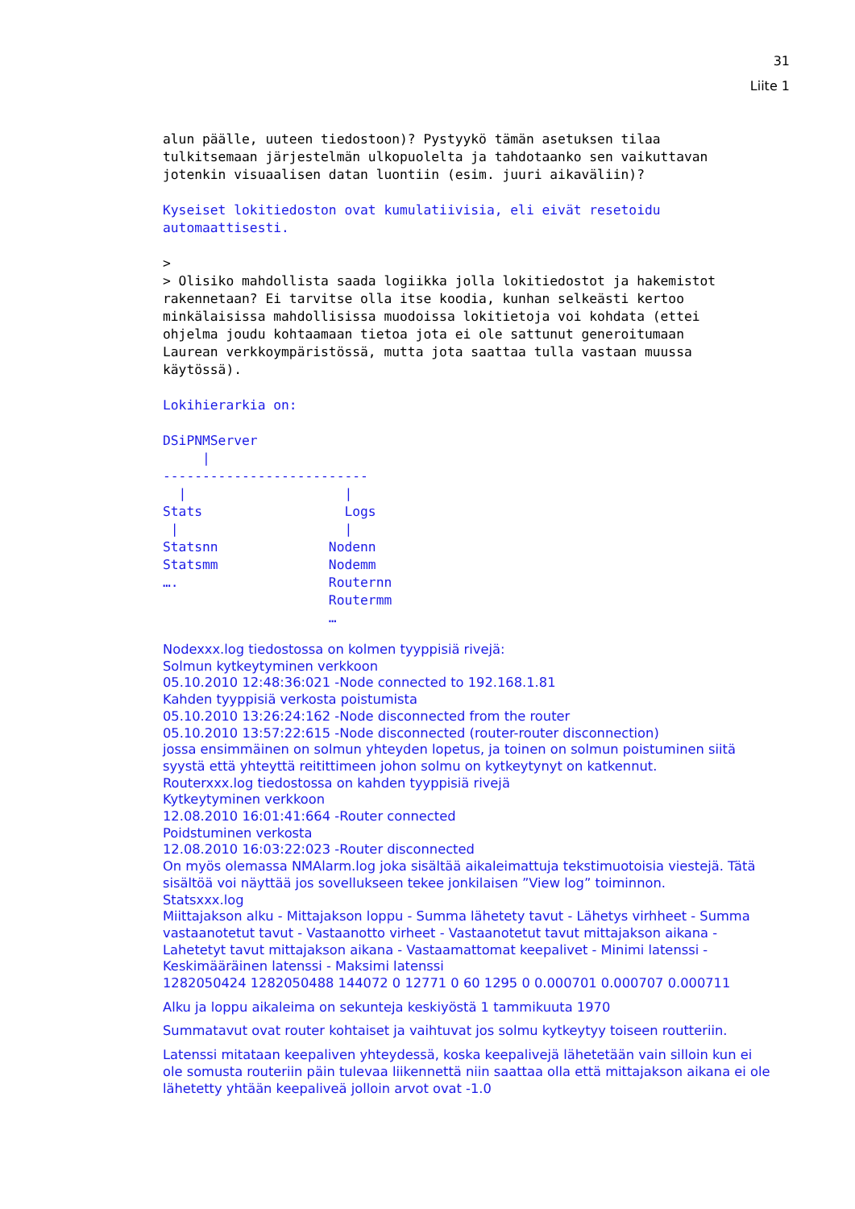31
Liite 1
alun päälle, uuteen tiedostoon)? Pystyykö tämän asetuksen tilaa
tulkitsemaan järjestelmän ulkopuolelta ja tahdotaanko sen vaikuttavan
jotenkin visuaalisen datan luontiin (esim. juuri aikaväliin)?

Kyseiset lokitiedoston ovat kumulatiivisia, eli eivät resetoidu
automaattisesti.

>
> Olisiko mahdollista saada logiikka jolla lokitiedostot ja hakemistot
rakennetaan? Ei tarvitse olla itse koodia, kunhan selkeästi kertoo
minkälaisissa mahdollisissa muodoissa lokitietoja voi kohdata (ettei
ohjelma joudu kohtaamaan tietoa jota ei ole sattunut generoitumaan
Laurean verkkoympäristössä, mutta jota saattaa tulla vastaan muussa
käytössä).

Lokihierarkia on:

DSiPNMServer
     |
--------------------------
  |                    |
Stats                  Logs
 |                     |
Statsnn              Nodenn
Statsmm              Nodemm
….                   Routernn
                     Routermm
                     …
Nodexxx.log tiedostossa on kolmen tyyppisiä rivejä:
Solmun kytkeytyminen verkkoon
05.10.2010 12:48:36:021 -Node connected to 192.168.1.81
Kahden tyyppisiä verkosta poistumista
05.10.2010 13:26:24:162 -Node disconnected from the router
05.10.2010 13:57:22:615 -Node disconnected (router-router disconnection)
jossa ensimmäinen on solmun yhteyden lopetus, ja toinen on solmun poistuminen siitä syystä että yhteyttä reitittimeen johon solmu on kytkeytynyt on katkennut.
Routerxxx.log tiedostossa on kahden tyyppisiä rivejä
Kytkeytyminen verkkoon
12.08.2010 16:01:41:664 -Router connected
Poidstuminen verkosta
12.08.2010 16:03:22:023 -Router disconnected
On myös olemassa NMAlarm.log joka sisältää aikaleimattuja tekstimuotoisia viestejä. Tätä sisältöä voi näyttää jos sovellukseen tekee jonkilaisen ”View log” toiminnon.
Statsxxx.log
Miittajakson alku - Mittajakson loppu - Summa lähetety tavut - Lähetys virhheet - Summa vastaanotetut tavut - Vastaanotto virheet - Vastaanotetut tavut mittajakson aikana - Lahetetyt tavut mittajakson aikana - Vastaamattomat keepalivet - Minimi latenssi - Keskimääräinen latenssi - Maksimi latenssi
1282050424 1282050488 144072 0 12771 0 60 1295 0 0.000701 0.000707 0.000711
Alku ja loppu aikaleima on sekunteja keskiyöstä 1 tammikuuta 1970
Summatavut ovat router kohtaiset ja vaihtuvat jos solmu kytkeytyy toiseen routteriin.
Latenssi mitataan keepaliven yhteydessä, koska keepalivejä lähetetään vain silloin kun ei ole somusta routeriin päin tulevaa liikennettä niin saattaa olla että mittajakson aikana ei ole lähetetty yhtään keepaliveä jolloin arvot ovat -1.0